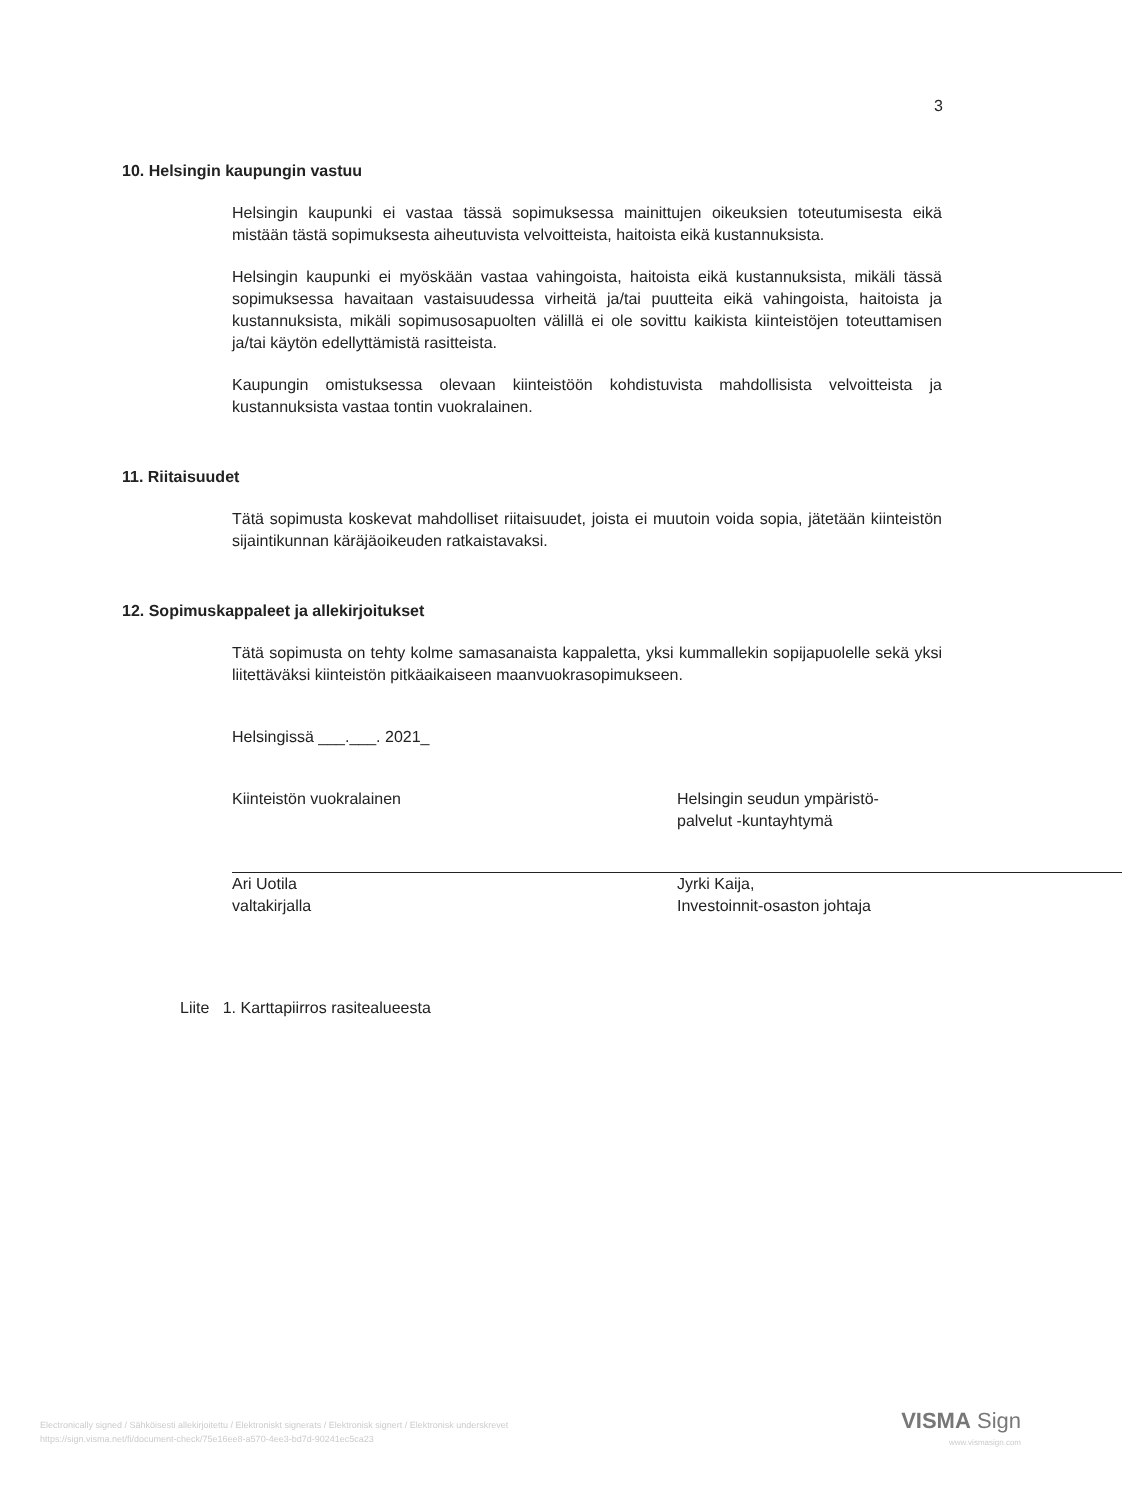3
10. Helsingin kaupungin vastuu
Helsingin kaupunki ei vastaa tässä sopimuksessa mainittujen oikeuksien toteutumisesta eikä mistään tästä sopimuksesta aiheutuvista velvoitteista, haitoista eikä kustannuksista.
Helsingin kaupunki ei myöskään vastaa vahingoista, haitoista eikä kustannuksista, mikäli tässä sopimuksessa havaitaan vastaisuudessa virheitä ja/tai puutteita eikä vahingoista, haitoista ja kustannuksista, mikäli sopimusosapuolten välillä ei ole sovittu kaikista kiinteistöjen toteuttamisen ja/tai käytön edellyttämistä rasitteista.
Kaupungin omistuksessa olevaan kiinteistöön kohdistuvista mahdollisista velvoitteista ja kustannuksista vastaa tontin vuokralainen.
11. Riitaisuudet
Tätä sopimusta koskevat mahdolliset riitaisuudet, joista ei muutoin voida sopia, jätetään kiinteistön sijaintikunnan käräjäoikeuden ratkaistavaksi.
12. Sopimuskappaleet ja allekirjoitukset
Tätä sopimusta on tehty kolme samasanaista kappaletta, yksi kummallekin sopijapuolelle sekä yksi liitettäväksi kiinteistön pitkäaikaiseen maanvuokrasopimukseen.
Helsingissä ___.___. 2021_
Kiinteistön vuokralainen
Ari Uotila
valtakirjalla
Helsingin seudun ympäristö-
palvelut -kuntayhtymä
Jyrki Kaija,
Investoinnit-osaston johtaja
Liite 1. Karttapiirros rasitealueesta
Electronically signed / Sähköisesti allekirjoitettu / Elektroniskt signerats / Elektronisk signert / Elektronisk underskrevet
https://sign.visma.net/fi/document-check/75e16ee8-a570-4ee3-bd7d-90241ec5ca23
VISMA Sign
www.vismasign.com